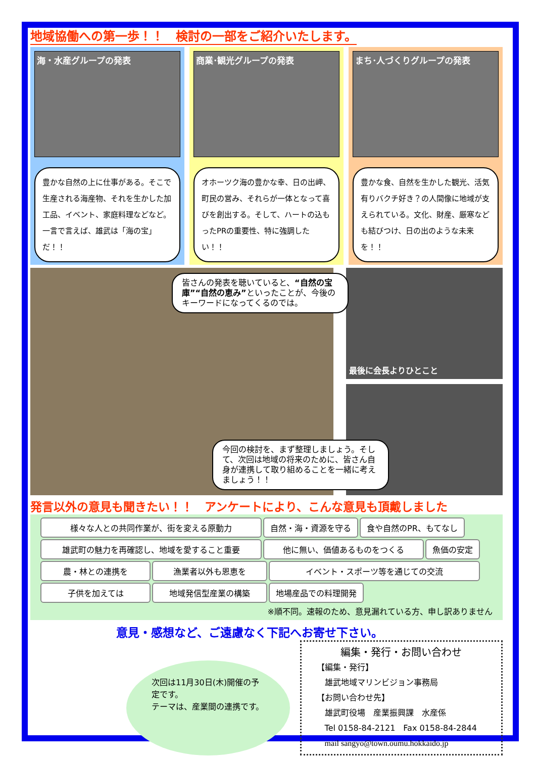地域協働への第一歩！！　検討の一部をご紹介いたします。
海・水産グループの発表
豊かな自然の上に仕事がある。そこで生産される海産物、それを生かした加工品、イベント、家庭料理などなど。一言で言えば、雄武は「海の宝」だ！！
商業･観光グループの発表
オホーツク海の豊かな幸、日の出岬、町民の営み、それらが一体となって喜びを創出する。そして、ハートの込もったPRの重要性、特に強調したい！！
まち･人づくりグループの発表
豊かな食、自然を生かした観光、活気有りバクチ好き？の人間像に地域が支えられている。文化、財産、厳寒なども結びつけ、日の出のような未来を！！
皆さんの発表を聴いていると、“自然の宝庫”“自然の恵み”といったことが、今後のキーワードになってくるのでは。
今回の検討を、まず整理しましょう。そして、次回は地域の将来のために、皆さん自身が連携して取り組めることを一緒に考えましょう！！
最後に会長よりひとこと
発言以外の意見も聞きたい！！　アンケートにより、こんな意見も頂戴しました
様々な人との共同作業が、街を変える原動力 自然・海・資源を守る 食や自然のPR、もてなし 雄武町の魅力を再確認し、地域を愛すること重要 他に無い、価値あるものをつくる 魚価の安定 農・林との連携を 漁業者以外も恩恵を イベント・スポーツ等を通じての交流 子供を加えては 地域発信型産業の構築 地場産品での料理開発
※順不同。速報のため、意見漏れている方、申し訳ありません
意見・感想など、ご遠慮なく下記へお寄せ下さい。
次回は11月30日(木)開催の予定です。
テーマは、産業間の連携です。
編集・発行・お問い合わせ
【編集・発行】
　雄武地域マリンビジョン事務局
【お問い合わせ先】
　雄武町役場　産業振興課　水産係
　Tel 0158-84-2121　Fax 0158-84-2844
　mail sangyo@town.oumu.hokkaido.jp